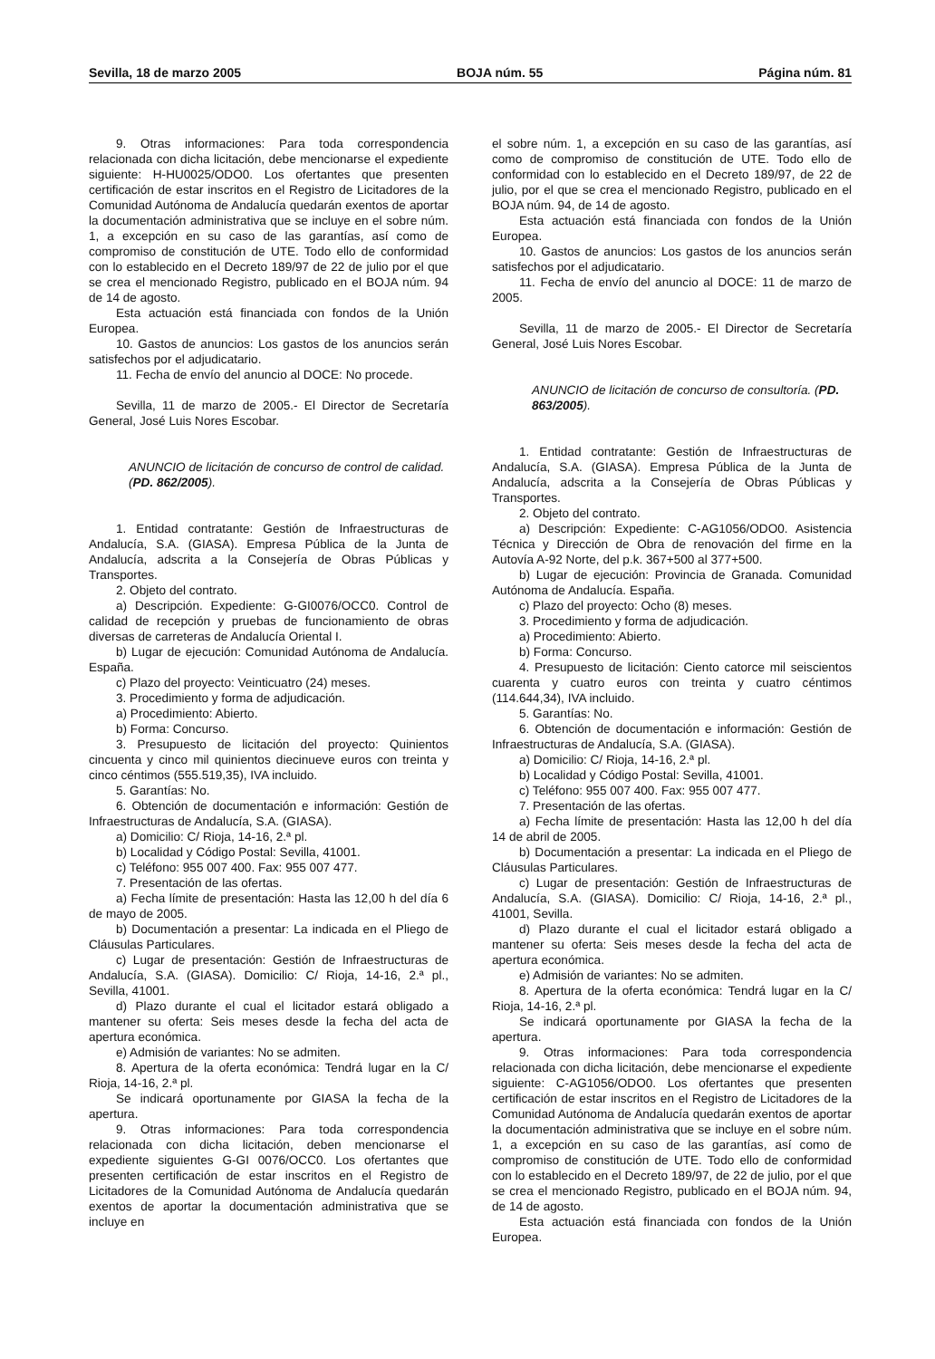Sevilla, 18 de marzo 2005 BOJA núm. 55 Página núm. 81
9. Otras informaciones: Para toda correspondencia relacionada con dicha licitación, debe mencionarse el expediente siguiente: H-HU0025/ODO0. Los ofertantes que presenten certificación de estar inscritos en el Registro de Licitadores de la Comunidad Autónoma de Andalucía quedarán exentos de aportar la documentación administrativa que se incluye en el sobre núm. 1, a excepción en su caso de las garantías, así como de compromiso de constitución de UTE. Todo ello de conformidad con lo establecido en el Decreto 189/97 de 22 de julio por el que se crea el mencionado Registro, publicado en el BOJA núm. 94 de 14 de agosto.
Esta actuación está financiada con fondos de la Unión Europea.
10. Gastos de anuncios: Los gastos de los anuncios serán satisfechos por el adjudicatario.
11. Fecha de envío del anuncio al DOCE: No procede.
Sevilla, 11 de marzo de 2005.- El Director de Secretaría General, José Luis Nores Escobar.
ANUNCIO de licitación de concurso de control de calidad. (PD. 862/2005).
1. Entidad contratante: Gestión de Infraestructuras de Andalucía, S.A. (GIASA). Empresa Pública de la Junta de Andalucía, adscrita a la Consejería de Obras Públicas y Transportes.
2. Objeto del contrato.
a) Descripción. Expediente: G-GI0076/OCC0. Control de calidad de recepción y pruebas de funcionamiento de obras diversas de carreteras de Andalucía Oriental I.
b) Lugar de ejecución: Comunidad Autónoma de Andalucía. España.
c) Plazo del proyecto: Veinticuatro (24) meses.
3. Procedimiento y forma de adjudicación.
a) Procedimiento: Abierto.
b) Forma: Concurso.
3. Presupuesto de licitación del proyecto: Quinientos cincuenta y cinco mil quinientos diecinueve euros con treinta y cinco céntimos (555.519,35), IVA incluido.
5. Garantías: No.
6. Obtención de documentación e información: Gestión de Infraestructuras de Andalucía, S.A. (GIASA).
a) Domicilio: C/ Rioja, 14-16, 2.ª pl.
b) Localidad y Código Postal: Sevilla, 41001.
c) Teléfono: 955 007 400. Fax: 955 007 477.
7. Presentación de las ofertas.
a) Fecha límite de presentación: Hasta las 12,00 h del día 6 de mayo de 2005.
b) Documentación a presentar: La indicada en el Pliego de Cláusulas Particulares.
c) Lugar de presentación: Gestión de Infraestructuras de Andalucía, S.A. (GIASA). Domicilio: C/ Rioja, 14-16, 2.ª pl., Sevilla, 41001.
d) Plazo durante el cual el licitador estará obligado a mantener su oferta: Seis meses desde la fecha del acta de apertura económica.
e) Admisión de variantes: No se admiten.
8. Apertura de la oferta económica: Tendrá lugar en la C/ Rioja, 14-16, 2.ª pl.
Se indicará oportunamente por GIASA la fecha de la apertura.
9. Otras informaciones: Para toda correspondencia relacionada con dicha licitación, deben mencionarse el expediente siguientes G-GI 0076/OCC0. Los ofertantes que presenten certificación de estar inscritos en el Registro de Licitadores de la Comunidad Autónoma de Andalucía quedarán exentos de aportar la documentación administrativa que se incluye en
el sobre núm. 1, a excepción en su caso de las garantías, así como de compromiso de constitución de UTE. Todo ello de conformidad con lo establecido en el Decreto 189/97, de 22 de julio, por el que se crea el mencionado Registro, publicado en el BOJA núm. 94, de 14 de agosto.
Esta actuación está financiada con fondos de la Unión Europea.
10. Gastos de anuncios: Los gastos de los anuncios serán satisfechos por el adjudicatario.
11. Fecha de envío del anuncio al DOCE: 11 de marzo de 2005.
Sevilla, 11 de marzo de 2005.- El Director de Secretaría General, José Luis Nores Escobar.
ANUNCIO de licitación de concurso de consultoría. (PD. 863/2005).
1. Entidad contratante: Gestión de Infraestructuras de Andalucía, S.A. (GIASA). Empresa Pública de la Junta de Andalucía, adscrita a la Consejería de Obras Públicas y Transportes.
2. Objeto del contrato.
a) Descripción: Expediente: C-AG1056/ODO0. Asistencia Técnica y Dirección de Obra de renovación del firme en la Autovía A-92 Norte, del p.k. 367+500 al 377+500.
b) Lugar de ejecución: Provincia de Granada. Comunidad Autónoma de Andalucía. España.
c) Plazo del proyecto: Ocho (8) meses.
3. Procedimiento y forma de adjudicación.
a) Procedimiento: Abierto.
b) Forma: Concurso.
4. Presupuesto de licitación: Ciento catorce mil seiscientos cuarenta y cuatro euros con treinta y cuatro céntimos (114.644,34), IVA incluido.
5. Garantías: No.
6. Obtención de documentación e información: Gestión de Infraestructuras de Andalucía, S.A. (GIASA).
a) Domicilio: C/ Rioja, 14-16, 2.ª pl.
b) Localidad y Código Postal: Sevilla, 41001.
c) Teléfono: 955 007 400. Fax: 955 007 477.
7. Presentación de las ofertas.
a) Fecha límite de presentación: Hasta las 12,00 h del día 14 de abril de 2005.
b) Documentación a presentar: La indicada en el Pliego de Cláusulas Particulares.
c) Lugar de presentación: Gestión de Infraestructuras de Andalucía, S.A. (GIASA). Domicilio: C/ Rioja, 14-16, 2.ª pl., 41001, Sevilla.
d) Plazo durante el cual el licitador estará obligado a mantener su oferta: Seis meses desde la fecha del acta de apertura económica.
e) Admisión de variantes: No se admiten.
8. Apertura de la oferta económica: Tendrá lugar en la C/ Rioja, 14-16, 2.ª pl.
Se indicará oportunamente por GIASA la fecha de la apertura.
9. Otras informaciones: Para toda correspondencia relacionada con dicha licitación, debe mencionarse el expediente siguiente: C-AG1056/ODO0. Los ofertantes que presenten certificación de estar inscritos en el Registro de Licitadores de la Comunidad Autónoma de Andalucía quedarán exentos de aportar la documentación administrativa que se incluye en el sobre núm. 1, a excepción en su caso de las garantías, así como de compromiso de constitución de UTE. Todo ello de conformidad con lo establecido en el Decreto 189/97, de 22 de julio, por el que se crea el mencionado Registro, publicado en el BOJA núm. 94, de 14 de agosto.
Esta actuación está financiada con fondos de la Unión Europea.